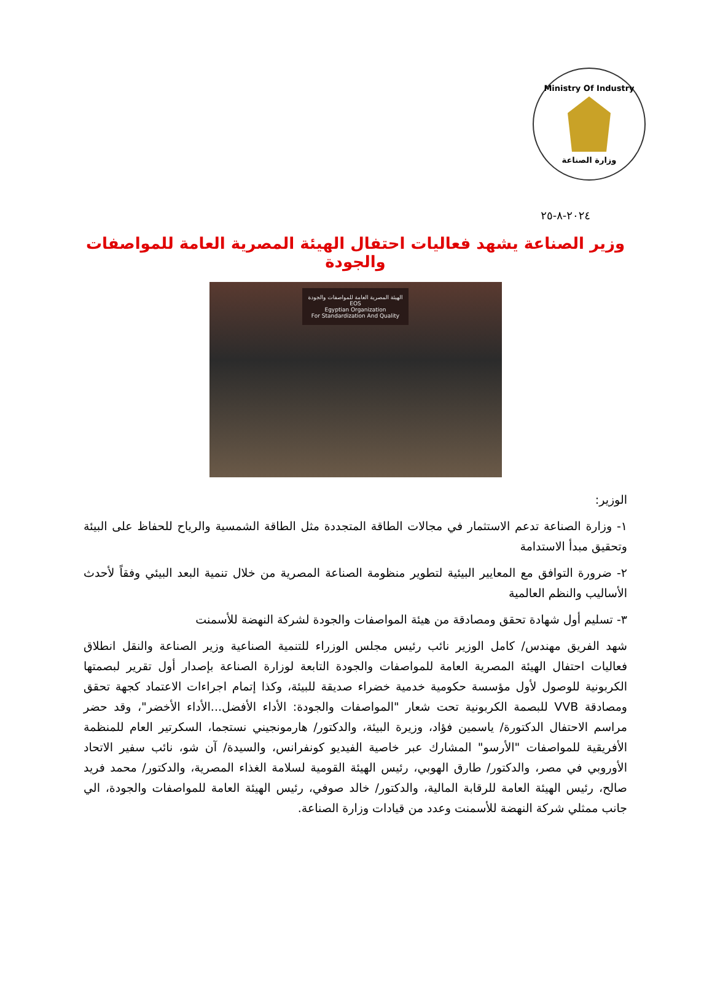Ministry Of Industry
وزارة الصناعة
٢٠٢٤-٨-٢٥
وزير الصناعة يشهد فعاليات احتفال الهيئة المصرية العامة للمواصفات والجودة
الهيئة المصرية العامة للمواصفات والجودة
EOS
Egyptian Organization
For Standardization And Quality
الوزير:
١- وزارة الصناعة تدعم الاستثمار في مجالات الطاقة المتجددة مثل الطاقة الشمسية والرياح للحفاظ على البيئة وتحقيق مبدأ الاستدامة
٢- ضرورة التوافق مع المعايير البيئية لتطوير منظومة الصناعة المصرية من خلال تنمية البعد البيئي وفقاً لأحدث الأساليب والنظم العالمية
٣- تسليم أول شهادة تحقق ومصادقة من هيئة المواصفات والجودة لشركة النهضة للأسمنت
شهد الفريق مهندس/ كامل الوزير نائب رئيس مجلس الوزراء للتنمية الصناعية وزير الصناعة والنقل انطلاق فعاليات احتفال الهيئة المصرية العامة للمواصفات والجودة التابعة لوزارة الصناعة بإصدار أول تقرير لبصمتها الكربونية للوصول لأول مؤسسة حكومية خدمية خضراء صديقة للبيئة، وكذا إتمام اجراءات الاعتماد كجهة تحقق ومصادقة VVB للبصمة الكربونية تحت شعار "المواصفات والجودة: الأداء الأفضل...الأداء الأخضر"، وقد حضر مراسم الاحتفال الدكتورة/ ياسمين فؤاد، وزيرة البيئة، والدكتور/ هارمونجيني نستجما، السكرتير العام للمنظمة الأفريقية للمواصفات "الأرسو" المشارك عبر خاصية الفيديو كونفرانس، والسيدة/ آن شو، نائب سفير الاتحاد الأوروبي في مصر، والدكتور/ طارق الهوبي، رئيس الهيئة القومية لسلامة الغذاء المصرية، والدكتور/ محمد فريد صالح، رئيس الهيئة العامة للرقابة المالية، والدكتور/ خالد صوفي، رئيس الهيئة العامة للمواصفات والجودة، الي جانب ممثلي شركة النهضة للأسمنت وعدد من قيادات وزارة الصناعة.